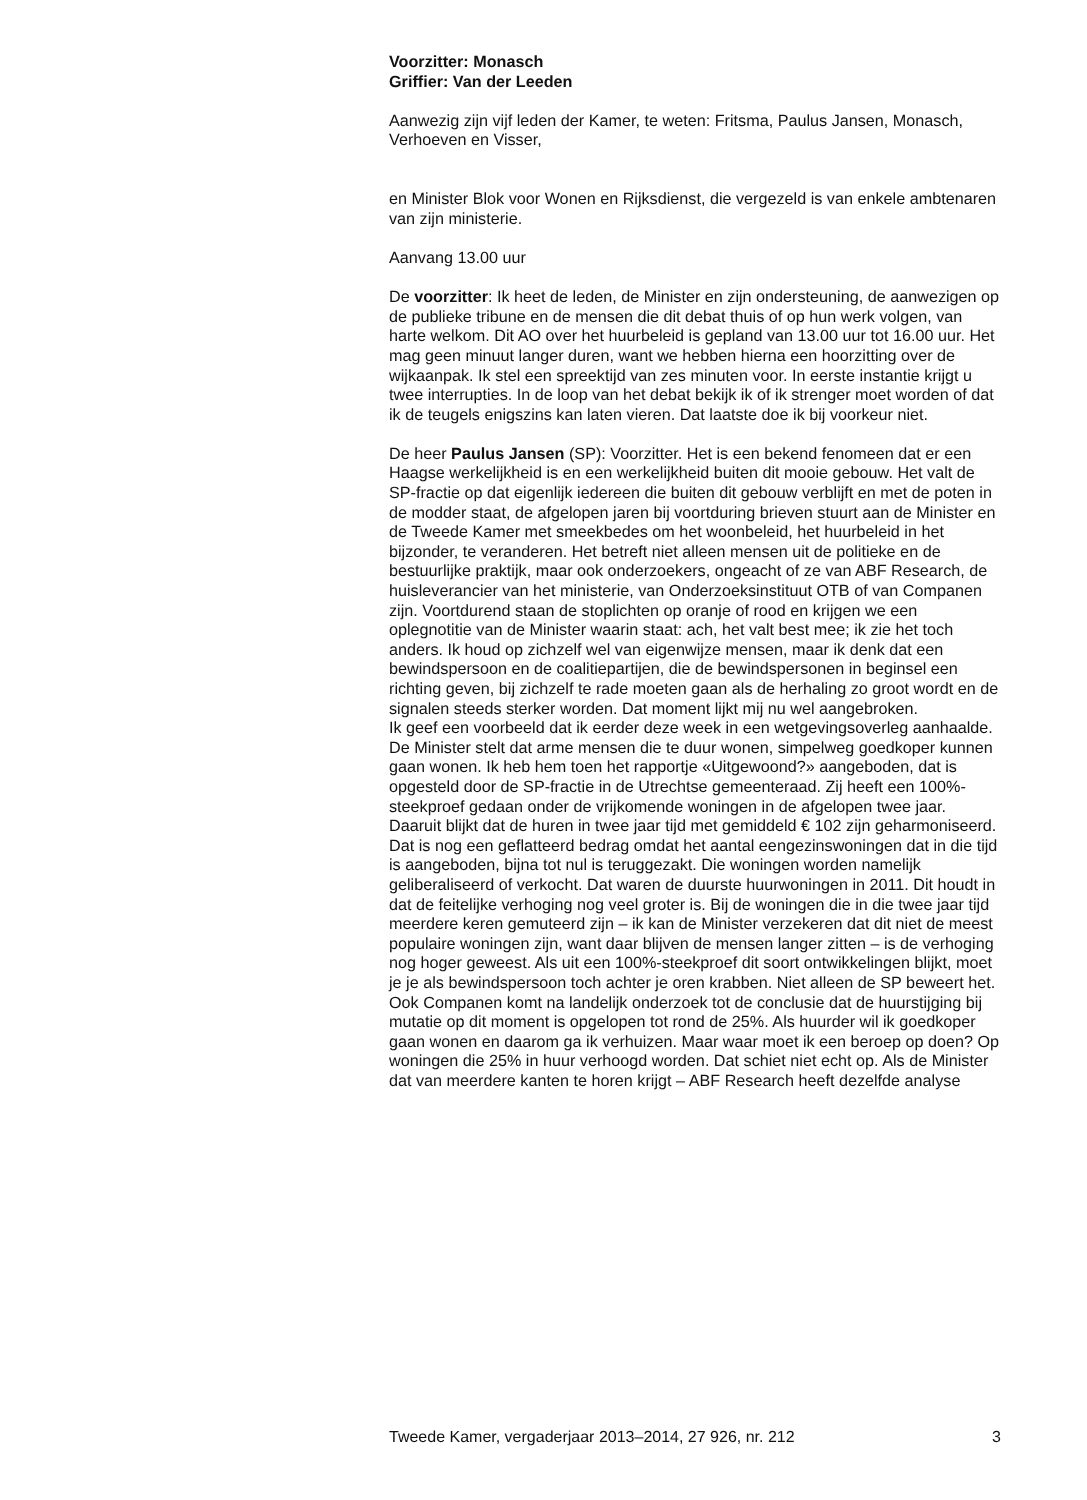Voorzitter: Monasch
Griffier: Van der Leeden
Aanwezig zijn vijf leden der Kamer, te weten: Fritsma, Paulus Jansen, Monasch, Verhoeven en Visser,
en Minister Blok voor Wonen en Rijksdienst, die vergezeld is van enkele ambtenaren van zijn ministerie.
Aanvang 13.00 uur
De voorzitter: Ik heet de leden, de Minister en zijn ondersteuning, de aanwezigen op de publieke tribune en de mensen die dit debat thuis of op hun werk volgen, van harte welkom. Dit AO over het huurbeleid is gepland van 13.00 uur tot 16.00 uur. Het mag geen minuut langer duren, want we hebben hierna een hoorzitting over de wijkaanpak. Ik stel een spreektijd van zes minuten voor. In eerste instantie krijgt u twee interrupties. In de loop van het debat bekijk ik of ik strenger moet worden of dat ik de teugels enigszins kan laten vieren. Dat laatste doe ik bij voorkeur niet.
De heer Paulus Jansen (SP): Voorzitter. Het is een bekend fenomeen dat er een Haagse werkelijkheid is en een werkelijkheid buiten dit mooie gebouw. Het valt de SP-fractie op dat eigenlijk iedereen die buiten dit gebouw verblijft en met de poten in de modder staat, de afgelopen jaren bij voortduring brieven stuurt aan de Minister en de Tweede Kamer met smeekbedes om het woonbeleid, het huurbeleid in het bijzonder, te veranderen. Het betreft niet alleen mensen uit de politieke en de bestuurlijke praktijk, maar ook onderzoekers, ongeacht of ze van ABF Research, de huisleverancier van het ministerie, van Onderzoeksinstituut OTB of van Companen zijn. Voortdurend staan de stoplichten op oranje of rood en krijgen we een oplegnotitie van de Minister waarin staat: ach, het valt best mee; ik zie het toch anders. Ik houd op zichzelf wel van eigenwijze mensen, maar ik denk dat een bewindspersoon en de coalitiepartijen, die de bewindspersonen in beginsel een richting geven, bij zichzelf te rade moeten gaan als de herhaling zo groot wordt en de signalen steeds sterker worden. Dat moment lijkt mij nu wel aangebroken.
Ik geef een voorbeeld dat ik eerder deze week in een wetgevingsoverleg aanhaalde. De Minister stelt dat arme mensen die te duur wonen, simpelweg goedkoper kunnen gaan wonen. Ik heb hem toen het rapportje «Uitgewoond?» aangeboden, dat is opgesteld door de SP-fractie in de Utrechtse gemeenteraad. Zij heeft een 100%-steekproef gedaan onder de vrijkomende woningen in de afgelopen twee jaar. Daaruit blijkt dat de huren in twee jaar tijd met gemiddeld € 102 zijn geharmoniseerd. Dat is nog een geflatteerd bedrag omdat het aantal eengezinswoningen dat in die tijd is aangeboden, bijna tot nul is teruggezakt. Die woningen worden namelijk geliberaliseerd of verkocht. Dat waren de duurste huurwoningen in 2011. Dit houdt in dat de feitelijke verhoging nog veel groter is. Bij de woningen die in die twee jaar tijd meerdere keren gemuteerd zijn – ik kan de Minister verzekeren dat dit niet de meest populaire woningen zijn, want daar blijven de mensen langer zitten – is de verhoging nog hoger geweest. Als uit een 100%-steekproef dit soort ontwikkelingen blijkt, moet je je als bewindspersoon toch achter je oren krabben. Niet alleen de SP beweert het. Ook Companen komt na landelijk onderzoek tot de conclusie dat de huurstijging bij mutatie op dit moment is opgelopen tot rond de 25%. Als huurder wil ik goedkoper gaan wonen en daarom ga ik verhuizen. Maar waar moet ik een beroep op doen? Op woningen die 25% in huur verhoogd worden. Dat schiet niet echt op. Als de Minister dat van meerdere kanten te horen krijgt – ABF Research heeft dezelfde analyse
Tweede Kamer, vergaderjaar 2013–2014, 27 926, nr. 212 3